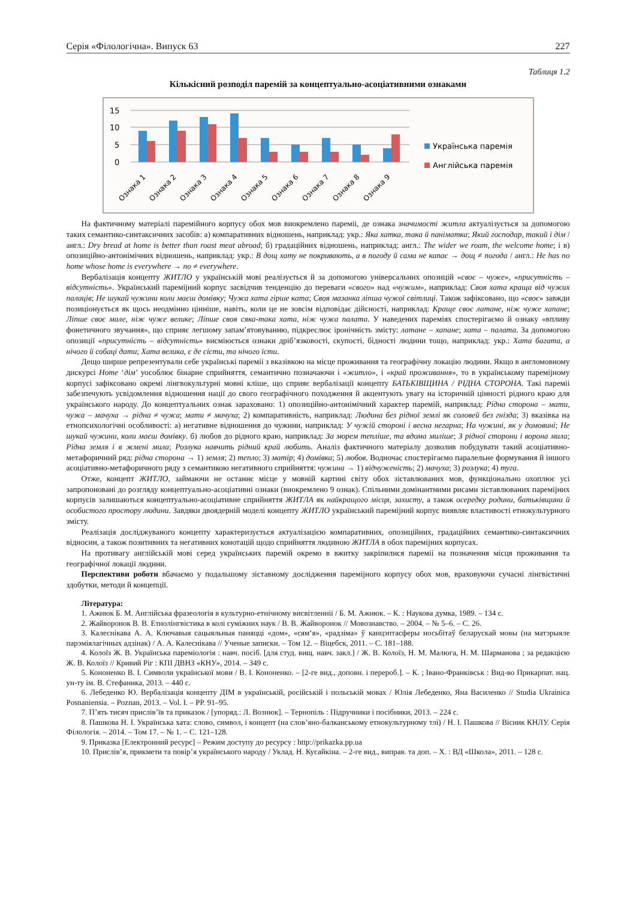Серія «Філологічна». Випуск 63 227
Таблиця 1.2
Кількісний розподіл паремій за концептуально-асоціативними ознаками
15
10
5
0
Ознака 1
Ознака 2
Ознака 3
Ознака 4
Ознака 5
Ознака 6
Ознака 7
Ознака 8
Ознака 9
Українська паремія
Англійська паремія
На фактичному матеріалі паремійного корпусу обох мов виокремлено пареміі, де ознака значимості житла актуалізується за допомогою таких семантико-синтаксичних засобів: а) компаративних відношень, наприклад: укр.: Яка хатка, така й паніматка; Який господар, такий і дім / англ.: Dry bread at home is better than roast meat abroad; б) градаційних відношень, наприклад: англ.: The wider we roam, the welcome home; і в) опозиційно-антонімічних відношень, наприклад: укр.: В дощ хату не покривають, а в погоду й сама не капає → дощ ≠ погода / англ.: He has no home whose home is everywhere → no ≠ everywhere.
Вербалізація концепту ЖИТЛО у українській мові реалізується й за допомогою універсальних опозицій «своє – чуже», «присутність – відсутність». Український пареміjний корпус засвідчив тенденцію до переваги «свого» над «чужим», наприклад: Своя хата краща від чужих палаців; Не шукай чужини коли маєш домівку; Чужа хата гірше ката; Своя мазанка ліпша чужої світлиці. Також зафіксовано, що «своє» завжди позиціонується як щось неодмінно цінніше, навіть, коли це не зовсім відповідає дійсності, наприклад: Краще своє латане, ніж чуже хапане; Ліпше своє мале, ніж чуже велике; Ліпше своя сяка-така хата, ніж чужа палата. У наведених пареміях спостерігаємо й ознаку «впливу фонетичного звучання», що сприяє легшому запам’ятовуванню, підкреслює іронічність змісту: латане – хапане; хата – палата. За допомогою опозиції «присутність – відсутність» висміюється ознаки дріб’язковості, скупості, бідності людини тощо, наприклад: укр.: Хата багата, а нічого й собаці дати; Хата велика, є де сісти, та нічого їсти.
Дещо ширше репрезентували себе українські пареміі з вказівкою на місце проживання та географічну локацію людини. Якщо в англомовному дискурсі Home ‘дім’ уособлює бінарне сприйняття, семантично позначаючи і «житло», і «край проживання», то в українському пареміjному корпусі зафіксовано окремі лінгвокультурні мовні кліше, що сприяє вербалізації концепту БАТЬКІВЩИНА / РІДНА СТОРОНА. Такі пареміі забезпечують усвідомлення відношення нації до свого географічного походження й акцентують увагу на історичній цінності рідного краю для українського народу. До концептуальних ознак зараховано: 1) опозиційно-антонімічний характер паремій, наприклад: Рідна сторона – мати, чужа – мачуха → рідна ≠ чужа; мати ≠ мачуха; 2) компаративність, наприклад: Людина без рідної землі як соловей без гнізда; 3) вказівка на етнопсихологічні особливості: а) негативне відношення до чужини, наприклад: У чужій стороні і весна негарна; На чужині, як у домовині; Не шукай чужини, коли маєш домівку. б) любов до рідного краю, наприклад: За морем тепліше, та вдома миліше; З рідної сторони і ворона мила; Рідна земля і в жмені мила; Розлука навчить рідний край любить. Аналіз фактичного матеріалу дозволив побудувати такий асоціативно-метафоричний ряд: рідна сторона → 1) земля; 2) тепло; 3) матір; 4) домівка; 5) любов. Водночас спостерігаємо паралельне формування й іншого асоціативно-метафоричного ряду з семантикою негативного сприйняття: чужина → 1) відчуженість; 2) мачуха; 3) розлука; 4) туга.
Отже, концепт ЖИТЛО, займаючи не останнє місце у мовній картині світу обох зіставлюваних мов, функціонально охоплює усі запропоновані до розгляду концептуально-асоціативні ознаки (виокремлено 9 ознак). Спільними домінантними рисами зіставлюваних пареміjних корпусів залишаються концептуально-асоціативне сприйняття ЖИТЛА як найкращого місця, захисту, а також осередку родини, батьківщини й особистого простору людини. Завдяки двоядерній моделі концепту ЖИТЛО український пареміjний корпус виявляє властивості етнокультурного змісту.
Реалізація досліджуваного концепту характеризується актуалізацією компаративних, опозиційних, градаційних семантико-синтаксичних відносин, а також позитивних та негативних конотацій щодо сприйняття людиною ЖИТЛА в обох пареміjних корпусах.
На противагу англійській мові серед українських паремій окремо в вжитку закріпилися пареміі на позначення місця проживання та географічної локації людини.
Перспективи роботи вбачаємо у подальшому зіставному дослідження пареміjного корпусу обох мов, враховуючи сучасні лінгвістичні здобутки, методи й концепції.
Література:
1. Ажнюк Б. М. Англійська фразеологія в культурно-етнічному висвітленніі / Б. М. Ажнюк. – К. : Наукова думка, 1989. – 134 с.
2. Жайворонок В. В. Етнолінгвістика в колі суміжних наук / В. В. Жайворонок // Мовознавство. – 2004. – № 5–6. – С. 26.
3. Калеснікава А. А. Ключавыя сацыяльныя паняцці «дом», «сям‘я», «радзіма» ў канцэптасферы носьбітаў беларускай мовы (на матэрыяле парэміялагічных адзінак) / А. А. Калеснікава // Ученые записки. – Том 12. – Віцебск, 2011. – С. 181–188.
4. Колоїз Ж. В. Українська пареміологія : навч. посіб. [для студ. вищ. навч. закл.] / Ж. В. Колоїз, Н. М. Малюга, Н. М. Шарманова ; за редакцією Ж. В. Колоїз // Кривий Ріг : КПІ ДВНЗ «КНУ», 2014. – 349 с.
5. Кононенко В. І. Символи української мови / В. І. Кононенко. – [2-ге вид., доповн. і перероб.]. – К. ; Івано-Франківськ : Вид-во Прикарпат. нац. ун-ту ім. В. Стефаника, 2013. – 440 с.
6. Лебеденко Ю. Вербалізація концепту ДІМ в українській, російській і польській мовах / Юлія Лебеденко, Яна Василенко // Studia Ukrainica Posnaniensia. – Poznan, 2013. – Vol. I. – PP. 91–95.
7. П’ять тисяч прислів’їв та приказок / [упоряд.: Л. Вознюк]. – Тернопіль : Підручники і посібники, 2013. – 224 с.
8. Пашкова Н. І. Українська хата: слово, символ, і концепт (на слов’яно-балканському етнокультурному тлі) / Н. І. Пашкова // Вісник КНЛУ. Серія Філологія. – 2014. – Том 17. – № 1. – С. 121–128.
9. Приказка [Електронний ресурс] – Режим доступу до ресурсу : http://prikazka.pp.ua
10. Прислів’я, прикмети та повір’я українського народу / Уклад. Н. Кусайкіна. – 2-ге вид., виправ. та доп. – Х. : ВД «Школа», 2011. – 128 с.